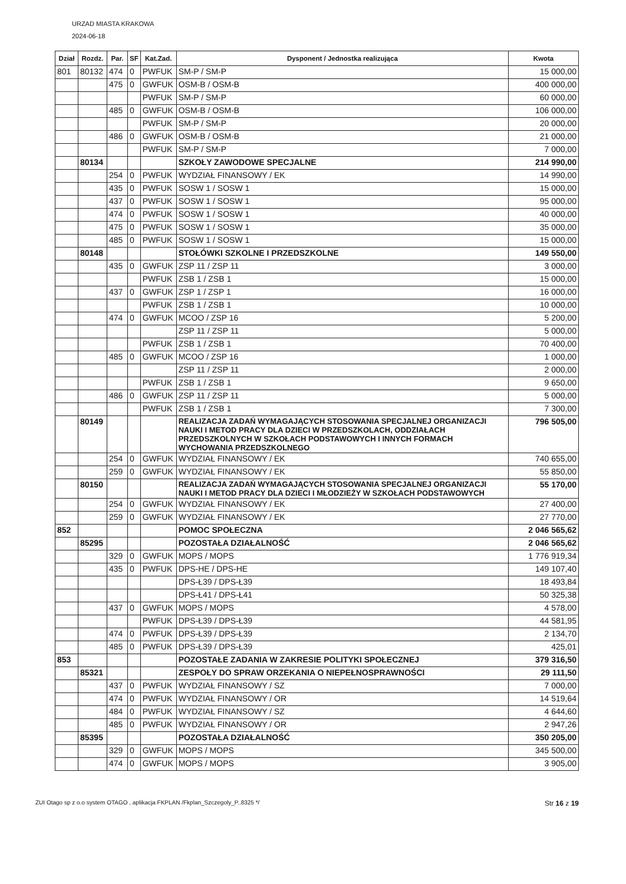URZAD MIASTA KRAKOWA
2024-06-18
| Dział | Rozdz. | Par. | SF | Kat.Zad. | Dysponent / Jednostka realizująca | Kwota |
| --- | --- | --- | --- | --- | --- | --- |
| 801 | 80132 | 474 | 0 | PWFUK | SM-P / SM-P | 15 000,00 |
| | | 475 | 0 | GWFUK | OSM-B / OSM-B | 400 000,00 |
| | | | | PWFUK | SM-P / SM-P | 60 000,00 |
| | | 485 | 0 | GWFUK | OSM-B / OSM-B | 106 000,00 |
| | | | | PWFUK | SM-P / SM-P | 20 000,00 |
| | | 486 | 0 | GWFUK | OSM-B / OSM-B | 21 000,00 |
| | | | | PWFUK | SM-P / SM-P | 7 000,00 |
| | 80134 | | | | SZKOŁY ZAWODOWE SPECJALNE | 214 990,00 |
| | | 254 | 0 | PWFUK | WYDZIAŁ FINANSOWY / EK | 14 990,00 |
| | | 435 | 0 | PWFUK | SOSW 1 / SOSW 1 | 15 000,00 |
| | | 437 | 0 | PWFUK | SOSW 1 / SOSW 1 | 95 000,00 |
| | | 474 | 0 | PWFUK | SOSW 1 / SOSW 1 | 40 000,00 |
| | | 475 | 0 | PWFUK | SOSW 1 / SOSW 1 | 35 000,00 |
| | | 485 | 0 | PWFUK | SOSW 1 / SOSW 1 | 15 000,00 |
| | 80148 | | | | STOŁÓWKI SZKOLNE I PRZEDSZKOLNE | 149 550,00 |
| | | 435 | 0 | GWFUK | ZSP 11 / ZSP 11 | 3 000,00 |
| | | | | PWFUK | ZSB 1 / ZSB 1 | 15 000,00 |
| | | 437 | 0 | GWFUK | ZSP 1 / ZSP 1 | 16 000,00 |
| | | | | PWFUK | ZSB 1 / ZSB 1 | 10 000,00 |
| | | 474 | 0 | GWFUK | MCOO / ZSP 16 | 5 200,00 |
| | | | | | ZSP 11 / ZSP 11 | 5 000,00 |
| | | | | PWFUK | ZSB 1 / ZSB 1 | 70 400,00 |
| | | 485 | 0 | GWFUK | MCOO / ZSP 16 | 1 000,00 |
| | | | | | ZSP 11 / ZSP 11 | 2 000,00 |
| | | | | PWFUK | ZSB 1 / ZSB 1 | 9 650,00 |
| | | 486 | 0 | GWFUK | ZSP 11 / ZSP 11 | 5 000,00 |
| | | | | PWFUK | ZSB 1 / ZSB 1 | 7 300,00 |
| | 80149 | | | | REALIZACJA ZADAŃ WYMAGAJĄCYCH STOSOWANIA SPECJALNEJ ORGANIZACJI NAUKI I METOD PRACY DLA DZIECI W PRZEDSZKOLACH, ODDZIAŁACH PRZEDSZKOLNYCH W SZKOŁACH PODSTAWOWYCH I INNYCH FORMACH WYCHOWANIA PRZEDSZKOLNEGO | 796 505,00 |
| | | 254 | 0 | GWFUK | WYDZIAŁ FINANSOWY / EK | 740 655,00 |
| | | 259 | 0 | GWFUK | WYDZIAŁ FINANSOWY / EK | 55 850,00 |
| | 80150 | | | | REALIZACJA ZADAŃ WYMAGAJĄCYCH STOSOWANIA SPECJALNEJ ORGANIZACJI NAUKI I METOD PRACY DLA DZIECI I MŁODZIEŻY W SZKOŁACH PODSTAWOWYCH | 55 170,00 |
| | | 254 | 0 | GWFUK | WYDZIAŁ FINANSOWY / EK | 27 400,00 |
| | | 259 | 0 | GWFUK | WYDZIAŁ FINANSOWY / EK | 27 770,00 |
| 852 | | | | | POMOC SPOŁECZNA | 2 046 565,62 |
| | 85295 | | | | POZOSTAŁA DZIAŁALNOŚĆ | 2 046 565,62 |
| | | 329 | 0 | GWFUK | MOPS / MOPS | 1 776 919,34 |
| | | 435 | 0 | PWFUK | DPS-HE / DPS-HE | 149 107,40 |
| | | | | | DPS-Ł39 / DPS-Ł39 | 18 493,84 |
| | | | | | DPS-Ł41 / DPS-Ł41 | 50 325,38 |
| | | 437 | 0 | GWFUK | MOPS / MOPS | 4 578,00 |
| | | | | PWFUK | DPS-Ł39 / DPS-Ł39 | 44 581,95 |
| | | 474 | 0 | PWFUK | DPS-Ł39 / DPS-Ł39 | 2 134,70 |
| | | 485 | 0 | PWFUK | DPS-Ł39 / DPS-Ł39 | 425,01 |
| 853 | | | | | POZOSTAŁE ZADANIA W ZAKRESIE POLITYKI SPOŁECZNEJ | 379 316,50 |
| | 85321 | | | | ZESPOŁY DO SPRAW ORZEKANIA O NIEPEŁNOSPRAWNOŚCI | 29 111,50 |
| | | 437 | 0 | PWFUK | WYDZIAŁ FINANSOWY / SZ | 7 000,00 |
| | | 474 | 0 | PWFUK | WYDZIAŁ FINANSOWY / OR | 14 519,64 |
| | | 484 | 0 | PWFUK | WYDZIAŁ FINANSOWY / SZ | 4 644,60 |
| | | 485 | 0 | PWFUK | WYDZIAŁ FINANSOWY / OR | 2 947,26 |
| | 85395 | | | | POZOSTAŁA DZIAŁALNOŚĆ | 350 205,00 |
| | | 329 | 0 | GWFUK | MOPS / MOPS | 345 500,00 |
| | | 474 | 0 | GWFUK | MOPS / MOPS | 3 905,00 |
ZUI Otago sp z o.o system OTAGO , aplikacja FKPLAN /Fkplan_Szczegoly_P..8325 */ Str 16 z 19